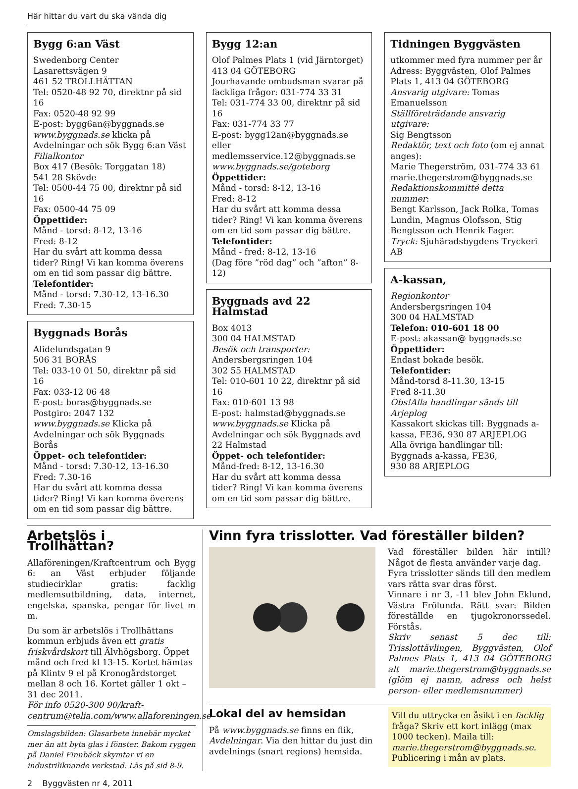Här hittar du vart du ska vända dig
Bygg 6:an Väst
Swedenborg Center
Lasarettsvägen 9
461 52 TROLLHÄTTAN
Tel: 0520-48 92 70, direktnr på sid 16
Fax: 0520-48 92 99
E-post: bygg6an@byggnads.se
www.byggnads.se klicka på Avdelningar och sök Bygg 6:an Väst
Filialkontor
Box 417 (Besök: Torggatan 18)
541 28 Skövde
Tel: 0500-44 75 00, direktnr på sid 16
Fax: 0500-44 75 09
Öppettider:
Månd - torsd: 8-12, 13-16
Fred: 8-12
Har du svårt att komma dessa tider? Ring! Vi kan komma överens om en tid som passar dig bättre.
Telefontider:
Månd - torsd: 7.30-12, 13-16.30
Fred: 7.30-15
Byggnads Borås
Alidelundsgatan 9
506 31 BORÅS
Tel: 033-10 01 50, direktnr på sid 16
Fax: 033-12 06 48
E-post: boras@byggnads.se
Postgiro: 2047 132
www.byggnads.se Klicka på Avdelningar och sök Byggnads Borås
Öppet- och telefontider:
Månd - torsd: 7.30-12, 13-16.30
Fred: 7.30-16
Har du svårt att komma dessa tider? Ring! Vi kan komma överens om en tid som passar dig bättre.
Bygg 12:an
Olof Palmes Plats 1 (vid Järntorget)
413 04 GÖTEBORG
Jourhavande ombudsman svarar på fackliga frågor: 031-774 33 31
Tel: 031-774 33 00, direktnr på sid 16
Fax: 031-774 33 77
E-post: bygg12an@byggnads.se eller medlemsservice.12@byggnads.se
www.byggnads.se/goteborg
Öppettider:
Månd - torsd: 8-12, 13-16
Fred: 8-12
Har du svårt att komma dessa tider? Ring! Vi kan komma överens om en tid som passar dig bättre.
Telefontider:
Månd - fred: 8-12, 13-16
(Dag före ”röd dag” och ”afton” 8-12)
Byggnads avd 22 Halmstad
Box 4013
300 04 HALMSTAD
Besök och transporter:
Andersbergsringen 104
302 55 HALMSTAD
Tel: 010-601 10 22, direktnr på sid 16
Fax: 010-601 13 98
E-post: halmstad@byggnads.se
www.byggnads.se Klicka på Avdelningar och sök Byggnads avd 22 Halmstad
Öppet- och telefontider:
Månd-fred: 8-12, 13-16.30
Har du svårt att komma dessa tider? Ring! Vi kan komma överens om en tid som passar dig bättre.
Tidningen Byggvästen
utkommer med fyra nummer per år
Adress: Byggvästen, Olof Palmes Plats 1, 413 04 GÖTEBORG
Ansvarig utgivare: Tomas Emanuelsson
Ställföreträdande ansvarig utgivare:
Sig Bengtsson
Redaktör, text och foto (om ej annat anges):
Marie Thegerström, 031-774 33 61
marie.thegerstrom@byggnads.se
Redaktionskommitté detta nummer:
Bengt Karlsson, Jack Rolka, Tomas Lundin, Magnus Olofsson, Stig Bengtsson och Henrik Fager.
Tryck: Sjuhäradsbygdens Tryckeri AB
A-kassan,
Regionkontor
Andersbergsringen 104
300 04 HALMSTAD
Telefon: 010-601 18 00
E-post: akassan@ byggnads.se
Öppettider:
Endast bokade besök.
Telefontider:
Månd-torsd 8-11.30, 13-15
Fred 8-11.30
Obs!Alla handlingar sänds till Arjeplog
Kassakort skickas till: Byggnads a-kassa, FE36, 930 87 ARJEPLOG
Alla övriga handlingar till:
Byggnads a-kassa, FE36,
930 88 ARJEPLOG
Arbetslös i Trollhättan?
Allaföreningen/Kraftcentrum och Bygg 6: an Väst erbjuder följande studiecirklar gratis: facklig medlemsutbildning, data, internet, engelska, spanska, pengar för livet m m.
Du som är arbetslös i Trollhättans kommun erbjuds även ett gratis friskvårdskort till Älvhögsborg. Öppet månd och fred kl 13-15. Kortet hämtas på Klintv 9 el på Kronogårdstorget mellan 8 och 16. Kortet gäller 1 okt – 31 dec 2011.
För info 0520-300 90/kraft-centrum@telia.com/www.allaforeningen.se
Omslagsbilden: Glasarbete innebär mycket mer än att byta glas i fönster. Bakom ryggen på Daniel Finnbäck skymtar vi en industriliknande verkstad. Läs på sid 8-9.
Vinn fyra trisslotter. Vad föreställer bilden?
Vad föreställer bilden här intill? Något de flesta använder varje dag.
Fyra trisslotter sänds till den medlem vars rätta svar dras först.
Vinnare i nr 3, -11 blev John Eklund, Västra Frölunda. Rätt svar: Bilden föreställde en tjugokronorssedel. Förstås.
Skriv senast 5 dec till: Trisslottävlingen, Byggvästen, Olof Palmes Plats 1, 413 04 GÖTEBORG alt marie.thegerstrom@byggnads.se (glöm ej namn, adress och helst person- eller medlemsnummer)
Lokal del av hemsidan
På www.byggnads.se finns en flik, Avdelningar. Via den hittar du just din avdelnings (snart regions) hemsida.
Vill du uttrycka en åsikt i en facklig fråga? Skriv ett kort inlägg (max 1000 tecken). Maila till: marie.thegerstrom@byggnads.se. Publicering i mån av plats.
2 Byggvästen nr 4, 2011